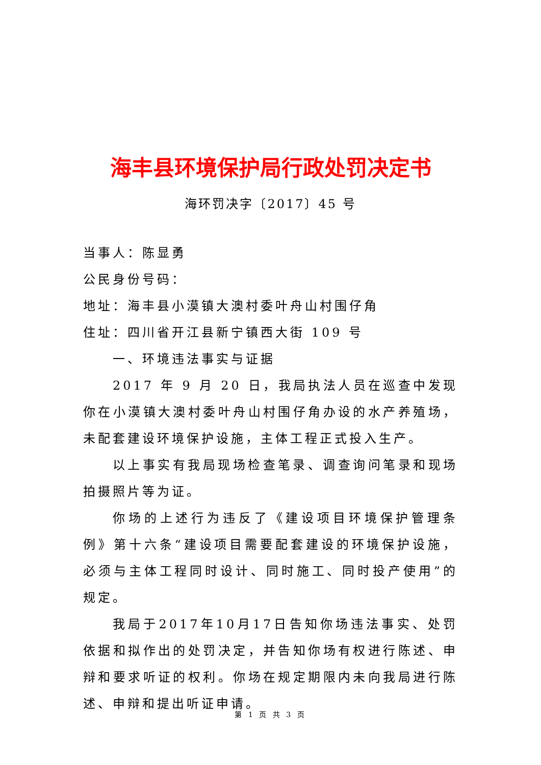海丰县环境保护局行政处罚决定书
海环罚决字〔2017〕45 号
当事人：陈显勇
公民身份号码：
地址：海丰县小漠镇大澳村委叶舟山村围仔角
住址：四川省开江县新宁镇西大街 109 号
一、环境违法事实与证据
2017 年 9 月 20 日，我局执法人员在巡查中发现你在小漠镇大澳村委叶舟山村围仔角办设的水产养殖场，未配套建设环境保护设施，主体工程正式投入生产。
以上事实有我局现场检查笔录、调查询问笔录和现场拍摄照片等为证。
你场的上述行为违反了《建设项目环境保护管理条例》第十六条“建设项目需要配套建设的环境保护设施，必须与主体工程同时设计、同时施工、同时投产使用”的规定。
我局于2017年10月17日告知你场违法事实、处罚依据和拟作出的处罚决定，并告知你场有权进行陈述、申辩和要求听证的权利。你场在规定期限内未向我局进行陈述、申辩和提出听证申请。
第 1 页 共 3 页